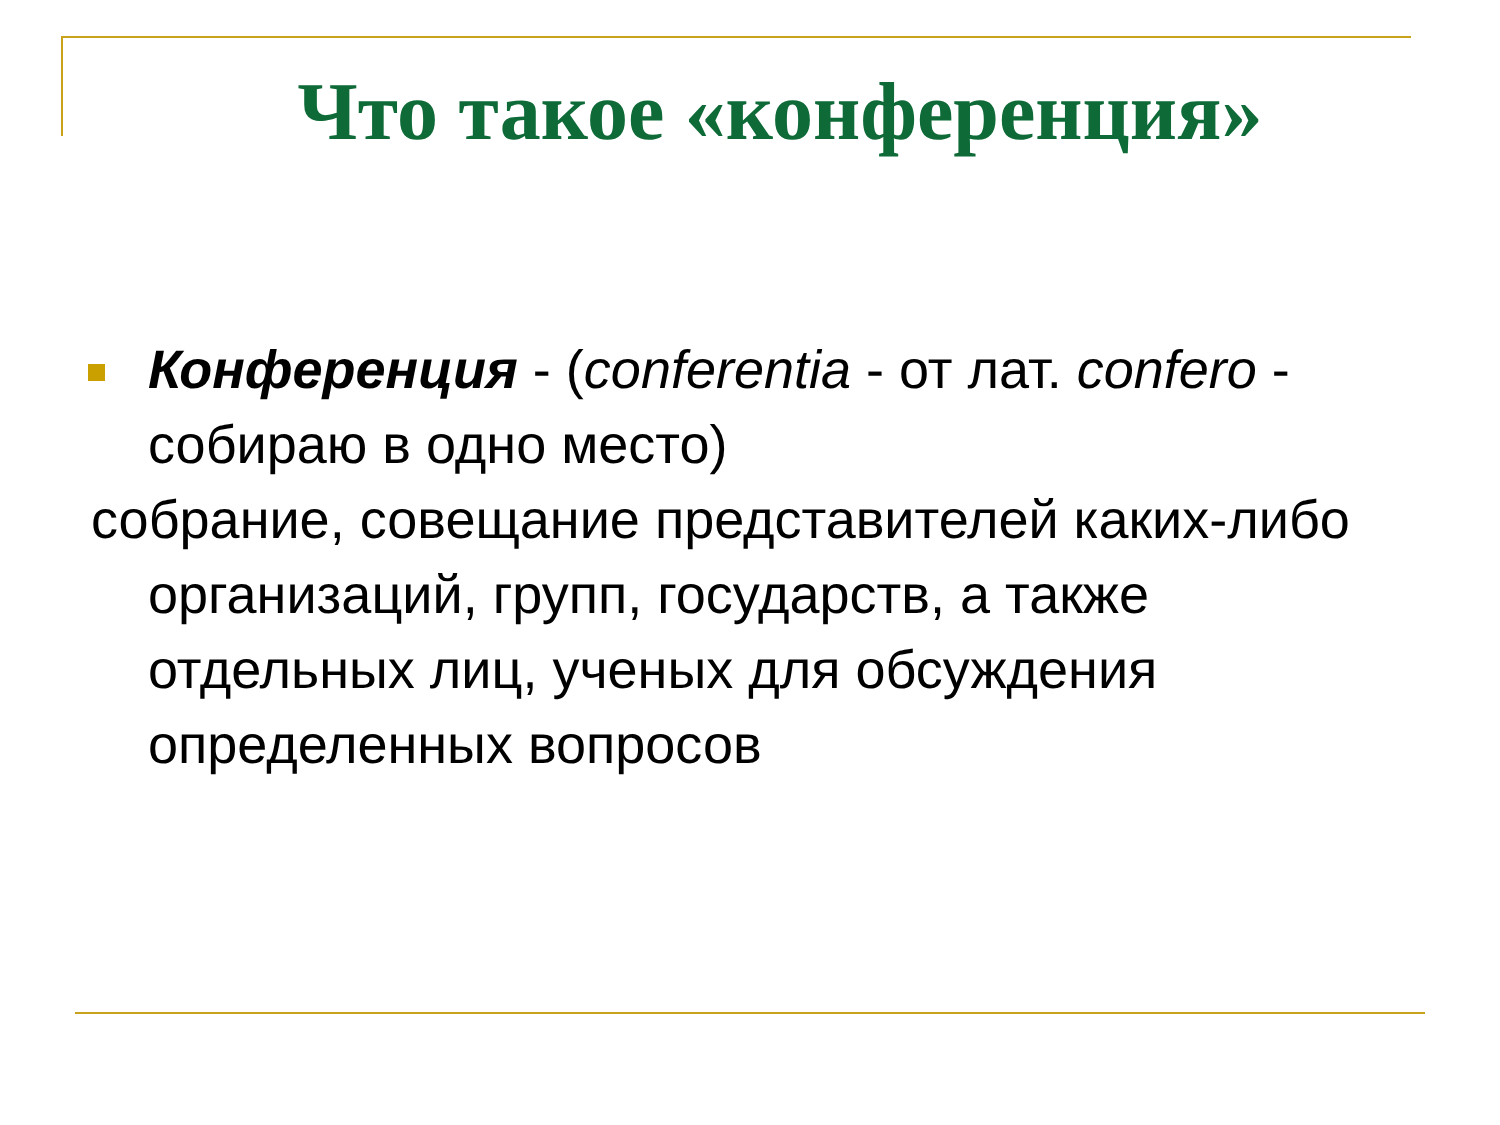Что такое «конференция»
Конференция - (conferentia - от лат. confero - собираю в одно место)
собрание, совещание представителей каких-либо организаций, групп, государств, а также отдельных лиц, ученых для обсуждения определенных вопросов